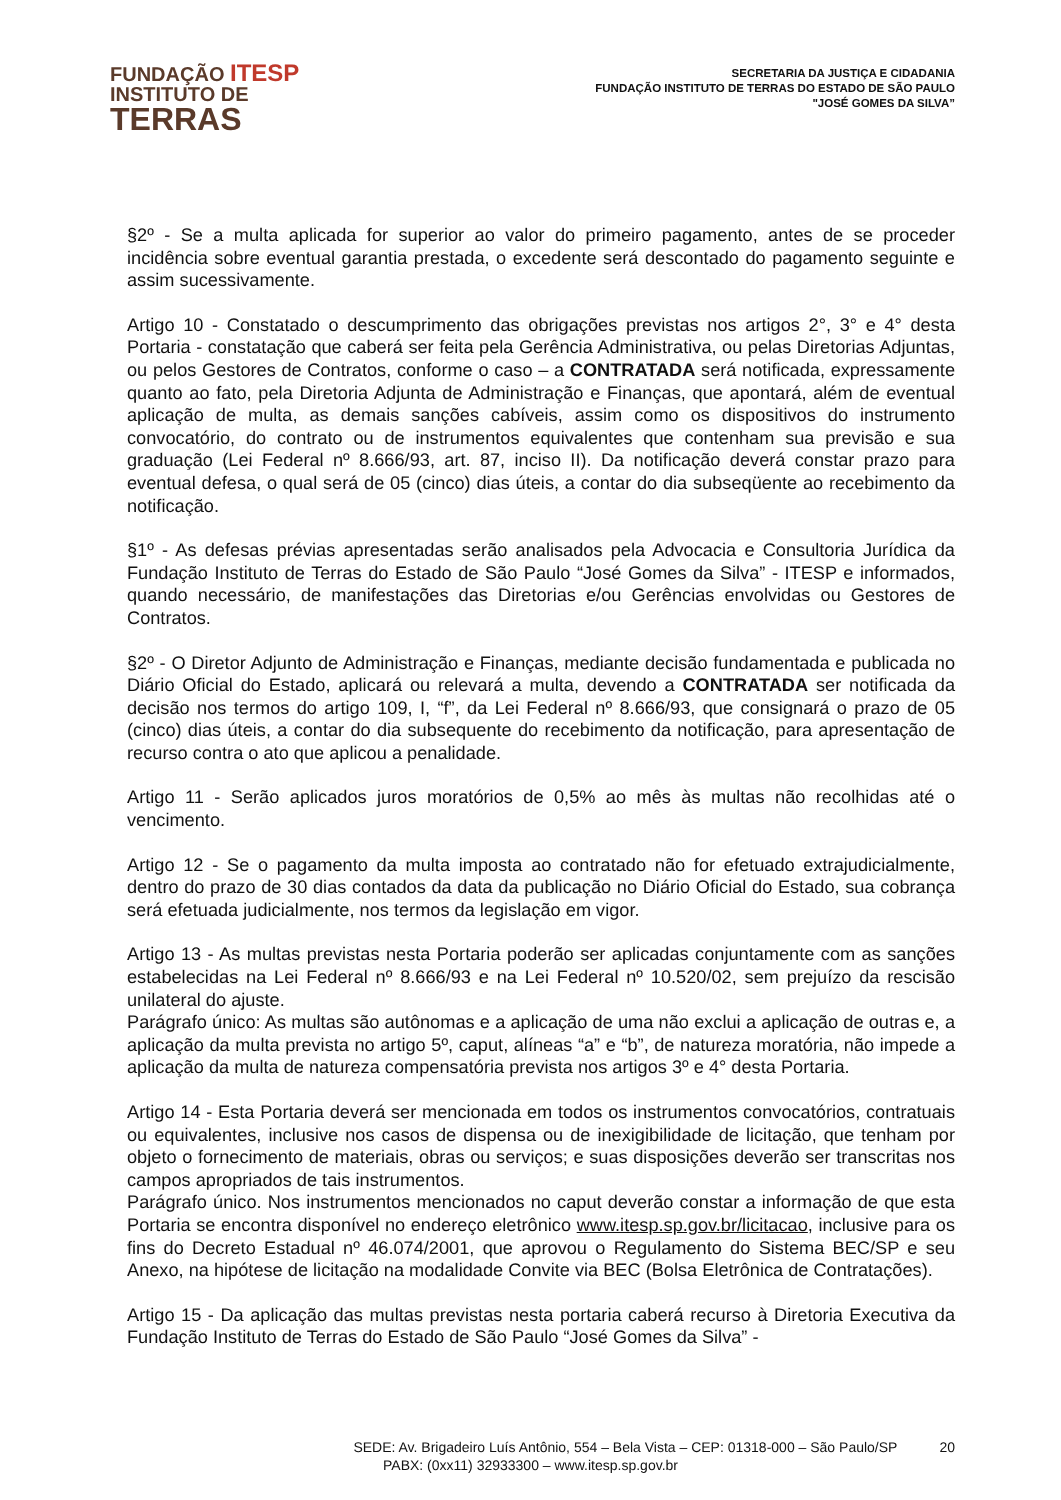FUNDAÇÃO ITESP
INSTITUTO DE
TERRAS
SECRETARIA DA JUSTIÇA E CIDADANIA
FUNDAÇÃO INSTITUTO DE TERRAS DO ESTADO DE SÃO PAULO
"JOSÉ GOMES DA SILVA”
§2º - Se a multa aplicada for superior ao valor do primeiro pagamento, antes de se proceder incidência sobre eventual garantia prestada, o excedente será descontado do pagamento seguinte e assim sucessivamente.
Artigo 10 - Constatado o descumprimento das obrigações previstas nos artigos 2°, 3° e 4° desta Portaria - constatação que caberá ser feita pela Gerência Administrativa, ou pelas Diretorias Adjuntas, ou pelos Gestores de Contratos, conforme o caso – a CONTRATADA será notificada, expressamente quanto ao fato, pela Diretoria Adjunta de Administração e Finanças, que apontará, além de eventual aplicação de multa, as demais sanções cabíveis, assim como os dispositivos do instrumento convocatório, do contrato ou de instrumentos equivalentes que contenham sua previsão e sua graduação (Lei Federal nº 8.666/93, art. 87, inciso II). Da notificação deverá constar prazo para eventual defesa, o qual será de 05 (cinco) dias úteis, a contar do dia subseqüente ao recebimento da notificação.
§1º - As defesas prévias apresentadas serão analisados pela Advocacia e Consultoria Jurídica da Fundação Instituto de Terras do Estado de São Paulo “José Gomes da Silva” - ITESP e informados, quando necessário, de manifestações das Diretorias e/ou Gerências envolvidas ou Gestores de Contratos.
§2º - O Diretor Adjunto de Administração e Finanças, mediante decisão fundamentada e publicada no Diário Oficial do Estado, aplicará ou relevará a multa, devendo a CONTRATADA ser notificada da decisão nos termos do artigo 109, I, “f”, da Lei Federal nº 8.666/93, que consignará o prazo de 05 (cinco) dias úteis, a contar do dia subsequente do recebimento da notificação, para apresentação de recurso contra o ato que aplicou a penalidade.
Artigo 11 - Serão aplicados juros moratórios de 0,5% ao mês às multas não recolhidas até o vencimento.
Artigo 12 - Se o pagamento da multa imposta ao contratado não for efetuado extrajudicialmente, dentro do prazo de 30 dias contados da data da publicação no Diário Oficial do Estado, sua cobrança será efetuada judicialmente, nos termos da legislação em vigor.
Artigo 13 - As multas previstas nesta Portaria poderão ser aplicadas conjuntamente com as sanções estabelecidas na Lei Federal nº 8.666/93 e na Lei Federal nº 10.520/02, sem prejuízo da rescisão unilateral do ajuste.
Parágrafo único: As multas são autônomas e a aplicação de uma não exclui a aplicação de outras e, a aplicação da multa prevista no artigo 5º, caput, alíneas “a” e “b”, de natureza moratória, não impede a aplicação da multa de natureza compensatória prevista nos artigos 3º e 4° desta Portaria.
Artigo 14 - Esta Portaria deverá ser mencionada em todos os instrumentos convocatórios, contratuais ou equivalentes, inclusive nos casos de dispensa ou de inexigibilidade de licitação, que tenham por objeto o fornecimento de materiais, obras ou serviços; e suas disposições deverão ser transcritas nos campos apropriados de tais instrumentos.
Parágrafo único. Nos instrumentos mencionados no caput deverão constar a informação de que esta Portaria se encontra disponível no endereço eletrônico www.itesp.sp.gov.br/licitacao, inclusive para os fins do Decreto Estadual nº 46.074/2001, que aprovou o Regulamento do Sistema BEC/SP e seu Anexo, na hipótese de licitação na modalidade Convite via BEC (Bolsa Eletrônica de Contratações).
Artigo 15 - Da aplicação das multas previstas nesta portaria caberá recurso à Diretoria Executiva da Fundação Instituto de Terras do Estado de São Paulo “José Gomes da Silva” -
SEDE: Av. Brigadeiro Luís Antônio, 554 – Bela Vista – CEP: 01318-000 – São Paulo/SP 20
PABX: (0xx11) 32933300 – www.itesp.sp.gov.br